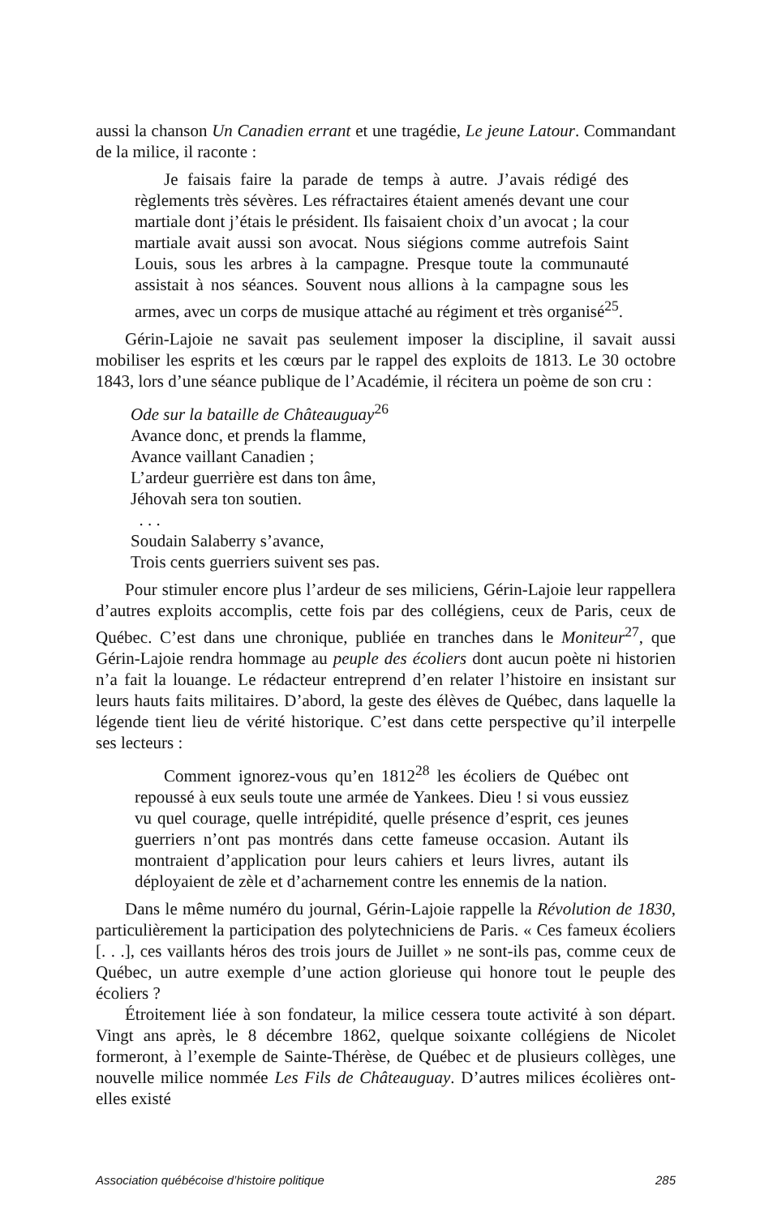aussi la chanson Un Canadien errant et une tragédie, Le jeune Latour. Commandant de la milice, il raconte :
Je faisais faire la parade de temps à autre. J’avais rédigé des règlements très sévères. Les réfractaires étaient amenés devant une cour martiale dont j’étais le président. Ils faisaient choix d’un avocat ; la cour martiale avait aussi son avocat. Nous siégions comme autrefois Saint Louis, sous les arbres à la campagne. Presque toute la communauté assistait à nos séances. Souvent nous allions à la campagne sous les armes, avec un corps de musique attaché au régiment et très organisé<sup>25</sup>.
Gérin-Lajoie ne savait pas seulement imposer la discipline, il savait aussi mobiliser les esprits et les cœurs par le rappel des exploits de 1813. Le 30 octobre 1843, lors d’une séance publique de l’Académie, il récitera un poème de son cru :
Ode sur la bataille de Châteauguay<sup>26</sup>
Avance donc, et prends la flamme,
Avance vaillant Canadien ;
L’ardeur guerrière est dans ton âme,
Jéhovah sera ton soutien.
. . .
Soudain Salaberry s’avance,
Trois cents guerriers suivent ses pas.
Pour stimuler encore plus l’ardeur de ses miliciens, Gérin-Lajoie leur rappellera d’autres exploits accomplis, cette fois par des collégiens, ceux de Paris, ceux de Québec. C’est dans une chronique, publiée en tranches dans le Moniteur<sup>27</sup>, que Gérin-Lajoie rendra hommage au peuple des écoliers dont aucun poète ni historien n’a fait la louange. Le rédacteur entreprend d’en relater l’histoire en insistant sur leurs hauts faits militaires. D’abord, la geste des élèves de Québec, dans laquelle la légende tient lieu de vérité historique. C’est dans cette perspective qu’il interpelle ses lecteurs :
Comment ignorez-vous qu’en 1812<sup>28</sup> les écoliers de Québec ont repoussé à eux seuls toute une armée de Yankees. Dieu ! si vous eussiez vu quel courage, quelle intrépidité, quelle présence d’esprit, ces jeunes guerriers n’ont pas montrés dans cette fameuse occasion. Autant ils montraient d’application pour leurs cahiers et leurs livres, autant ils déployaient de zèle et d’acharnement contre les ennemis de la nation.
Dans le même numéro du journal, Gérin-Lajoie rappelle la Révolution de 1830, particulièrement la participation des polytechniciens de Paris. « Ces fameux écoliers [. . .], ces vaillants héros des trois jours de Juillet » ne sont-ils pas, comme ceux de Québec, un autre exemple d’une action glorieuse qui honore tout le peuple des écoliers ?
Étroitement liée à son fondateur, la milice cessera toute activité à son départ. Vingt ans après, le 8 décembre 1862, quelque soixante collégiens de Nicolet formeront, à l’exemple de Sainte-Thérèse, de Québec et de plusieurs collèges, une nouvelle milice nommée Les Fils de Châteauguay. D’autres milices écolières ont-elles existé
Association québécoise d’histoire politique 285